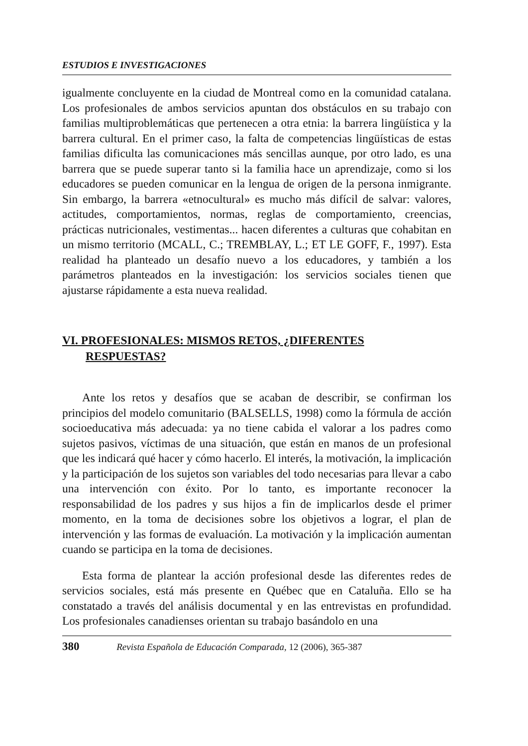ESTUDIOS E INVESTIGACIONES
igualmente concluyente en la ciudad de Montreal como en la comunidad catalana. Los profesionales de ambos servicios apuntan dos obstáculos en su trabajo con familias multiproblemáticas que pertenecen a otra etnia: la barrera lingüística y la barrera cultural. En el primer caso, la falta de competencias lingüísticas de estas familias dificulta las comunicaciones más sencillas aunque, por otro lado, es una barrera que se puede superar tanto si la familia hace un aprendizaje, como si los educadores se pueden comunicar en la lengua de origen de la persona inmigrante. Sin embargo, la barrera «etnocultural» es mucho más difícil de salvar: valores, actitudes, comportamientos, normas, reglas de comportamiento, creencias, prácticas nutricionales, vestimentas... hacen diferentes a culturas que cohabitan en un mismo territorio (MCALL, C.; TREMBLAY, L.; ET LE GOFF, F., 1997). Esta realidad ha planteado un desafío nuevo a los educadores, y también a los parámetros planteados en la investigación: los servicios sociales tienen que ajustarse rápidamente a esta nueva realidad.
VI. PROFESIONALES: MISMOS RETOS, ¿DIFERENTES
RESPUESTAS?
Ante los retos y desafíos que se acaban de describir, se confirman los principios del modelo comunitario (BALSELLS, 1998) como la fórmula de acción socioeducativa más adecuada: ya no tiene cabida el valorar a los padres como sujetos pasivos, víctimas de una situación, que están en manos de un profesional que les indicará qué hacer y cómo hacerlo. El interés, la motivación, la implicación y la participación de los sujetos son variables del todo necesarias para llevar a cabo una intervención con éxito. Por lo tanto, es importante reconocer la responsabilidad de los padres y sus hijos a fin de implicarlos desde el primer momento, en la toma de decisiones sobre los objetivos a lograr, el plan de intervención y las formas de evaluación. La motivación y la implicación aumentan cuando se participa en la toma de decisiones.
Esta forma de plantear la acción profesional desde las diferentes redes de servicios sociales, está más presente en Québec que en Cataluña. Ello se ha constatado a través del análisis documental y en las entrevistas en profundidad. Los profesionales canadienses orientan su trabajo basándolo en una
380 Revista Española de Educación Comparada, 12 (2006), 365-387